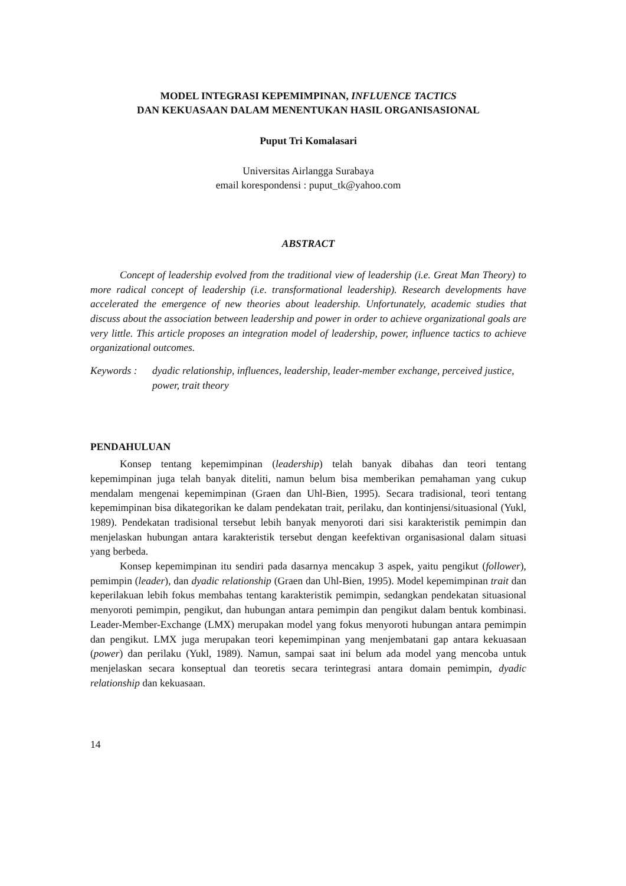MODEL INTEGRASI KEPEMIMPINAN, INFLUENCE TACTICS
DAN KEKUASAAN DALAM MENENTUKAN HASIL ORGANISASIONAL
Puput Tri Komalasari
Universitas Airlangga Surabaya
email korespondensi : puput_tk@yahoo.com
ABSTRACT
Concept of leadership evolved from the traditional view of leadership (i.e. Great Man Theory) to more radical concept of leadership (i.e. transformational leadership). Research developments have accelerated the emergence of new theories about leadership. Unfortunately, academic studies that discuss about the association between leadership and power in order to achieve organizational goals are very little. This article proposes an integration model of leadership, power, influence tactics to achieve organizational outcomes.
Keywords : dyadic relationship, influences, leadership, leader-member exchange, perceived justice, power, trait theory
PENDAHULUAN
Konsep tentang kepemimpinan (leadership) telah banyak dibahas dan teori tentang kepemimpinan juga telah banyak diteliti, namun belum bisa memberikan pemahaman yang cukup mendalam mengenai kepemimpinan (Graen dan Uhl-Bien, 1995). Secara tradisional, teori tentang kepemimpinan bisa dikategorikan ke dalam pendekatan trait, perilaku, dan kontinjensi/situasional (Yukl, 1989). Pendekatan tradisional tersebut lebih banyak menyoroti dari sisi karakteristik pemimpin dan menjelaskan hubungan antara karakteristik tersebut dengan keefektivan organisasional dalam situasi yang berbeda.
Konsep kepemimpinan itu sendiri pada dasarnya mencakup 3 aspek, yaitu pengikut (follower), pemimpin (leader), dan dyadic relationship (Graen dan Uhl-Bien, 1995). Model kepemimpinan trait dan keperilakuan lebih fokus membahas tentang karakteristik pemimpin, sedangkan pendekatan situasional menyoroti pemimpin, pengikut, dan hubungan antara pemimpin dan pengikut dalam bentuk kombinasi. Leader-Member-Exchange (LMX) merupakan model yang fokus menyoroti hubungan antara pemimpin dan pengikut. LMX juga merupakan teori kepemimpinan yang menjembatani gap antara kekuasaan (power) dan perilaku (Yukl, 1989). Namun, sampai saat ini belum ada model yang mencoba untuk menjelaskan secara konseptual dan teoretis secara terintegrasi antara domain pemimpin, dyadic relationship dan kekuasaan.
14